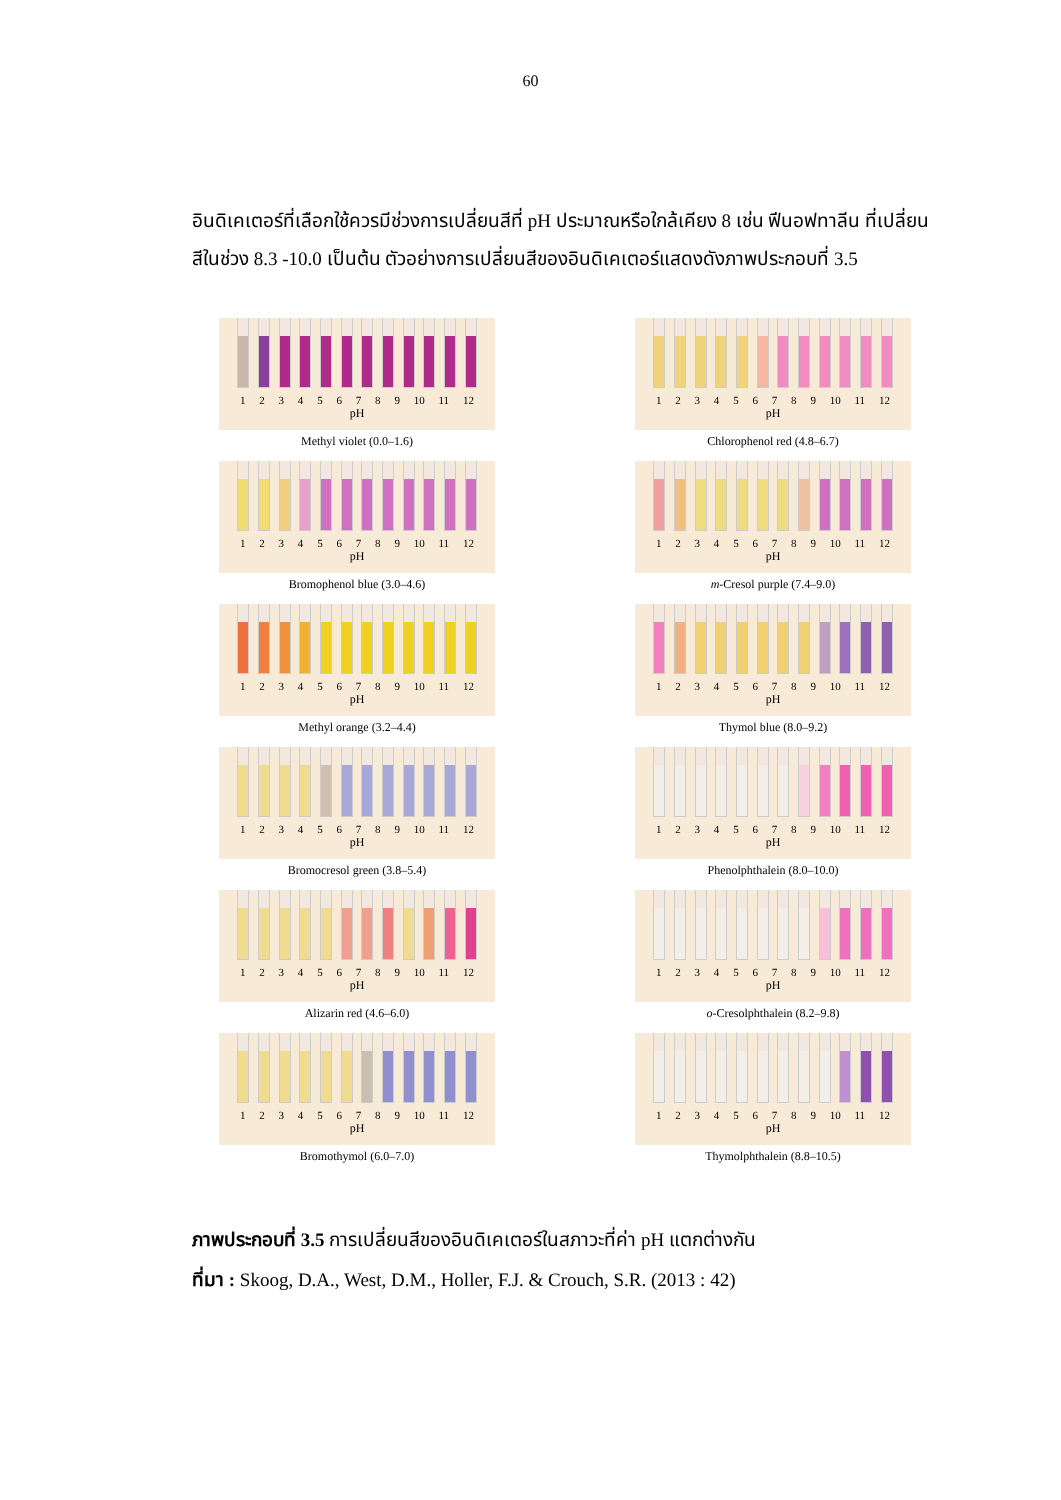60
อินดิเคเตอร์ที่เลือกใช้ควรมีช่วงการเปลี่ยนสีที่ pH ประมาณหรือใกล้เคียง 8 เช่น ฟีนอฟทาลีน ที่เปลี่ยนสีในช่วง 8.3 -10.0 เป็นต้น ตัวอย่างการเปลี่ยนสีของอินดิเคเตอร์แสดงดังภาพประกอบที่ 3.5
1 2 3 4 5 6 7 8 9 10 11 12
pH
Methyl violet (0.0–1.6)
1 2 3 4 5 6 7 8 9 10 11 12
pH
Chlorophenol red (4.8–6.7)
1 2 3 4 5 6 7 8 9 10 11 12
pH
Bromophenol blue (3.0–4.6)
1 2 3 4 5 6 7 8 9 10 11 12
pH
m-Cresol purple (7.4–9.0)
1 2 3 4 5 6 7 8 9 10 11 12
pH
Methyl orange (3.2–4.4)
1 2 3 4 5 6 7 8 9 10 11 12
pH
Thymol blue (8.0–9.2)
1 2 3 4 5 6 7 8 9 10 11 12
pH
Bromocresol green (3.8–5.4)
1 2 3 4 5 6 7 8 9 10 11 12
pH
Phenolphthalein (8.0–10.0)
1 2 3 4 5 6 7 8 9 10 11 12
pH
Alizarin red (4.6–6.0)
1 2 3 4 5 6 7 8 9 10 11 12
pH
o-Cresolphthalein (8.2–9.8)
1 2 3 4 5 6 7 8 9 10 11 12
pH
Bromothymol (6.0–7.0)
1 2 3 4 5 6 7 8 9 10 11 12
pH
Thymolphthalein (8.8–10.5)
ภาพประกอบที่ 3.5 การเปลี่ยนสีของอินดิเคเตอร์ในสภาวะที่ค่า pH แตกต่างกัน
ที่มา : Skoog, D.A., West, D.M., Holler, F.J. & Crouch, S.R. (2013 : 42)